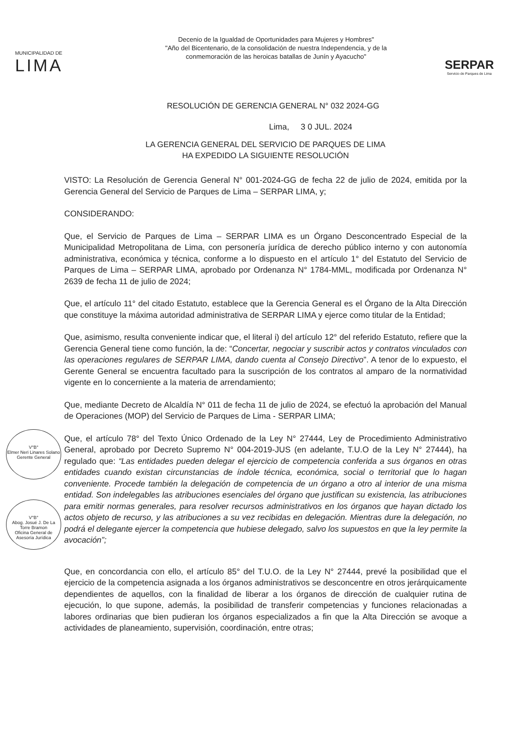MUNICIPALIDAD DE
LIMA
Decenio de la Igualdad de Oportunidades para Mujeres y Hombres"
"Año del Bicentenario, de la consolidación de nuestra Independencia, y de la
conmemoración de las heroicas batallas de Junín y Ayacucho"
SERPAR
Servicio de Parques de Lima
RESOLUCIÓN DE GERENCIA GENERAL N° 032 2024-GG
Lima, 3 0 JUL. 2024
LA GERENCIA GENERAL DEL SERVICIO DE PARQUES DE LIMA
HA EXPEDIDO LA SIGUIENTE RESOLUCIÓN
VISTO: La Resolución de Gerencia General N° 001-2024-GG de fecha 22 de julio de 2024, emitida por la Gerencia General del Servicio de Parques de Lima – SERPAR LIMA, y;
CONSIDERANDO:
Que, el Servicio de Parques de Lima – SERPAR LIMA es un Órgano Desconcentrado Especial de la Municipalidad Metropolitana de Lima, con personería jurídica de derecho público interno y con autonomía administrativa, económica y técnica, conforme a lo dispuesto en el artículo 1° del Estatuto del Servicio de Parques de Lima – SERPAR LIMA, aprobado por Ordenanza N° 1784-MML, modificada por Ordenanza N° 2639 de fecha 11 de julio de 2024;
Que, el artículo 11° del citado Estatuto, establece que la Gerencia General es el Órgano de la Alta Dirección que constituye la máxima autoridad administrativa de SERPAR LIMA y ejerce como titular de la Entidad;
Que, asimismo, resulta conveniente indicar que, el literal i) del artículo 12° del referido Estatuto, refiere que la Gerencia General tiene como función, la de: “Concertar, negociar y suscribir actos y contratos vinculados con las operaciones regulares de SERPAR LIMA, dando cuenta al Consejo Directivo”. A tenor de lo expuesto, el Gerente General se encuentra facultado para la suscripción de los contratos al amparo de la normatividad vigente en lo concerniente a la materia de arrendamiento;
Que, mediante Decreto de Alcaldía N° 011 de fecha 11 de julio de 2024, se efectuó la aprobación del Manual de Operaciones (MOP) del Servicio de Parques de Lima - SERPAR LIMA;
Que, el artículo 78° del Texto Único Ordenado de la Ley N° 27444, Ley de Procedimiento Administrativo General, aprobado por Decreto Supremo N° 004-2019-JUS (en adelante, T.U.O de la Ley N° 27444), ha regulado que: “Las entidades pueden delegar el ejercicio de competencia conferida a sus órganos en otras entidades cuando existan circunstancias de índole técnica, económica, social o territorial que lo hagan conveniente. Procede también la delegación de competencia de un órgano a otro al interior de una misma entidad. Son indelegables las atribuciones esenciales del órgano que justifican su existencia, las atribuciones para emitir normas generales, para resolver recursos administrativos en los órganos que hayan dictado los actos objeto de recurso, y las atribuciones a su vez recibidas en delegación. Mientras dure la delegación, no podrá el delegante ejercer la competencia que hubiese delegado, salvo los supuestos en que la ley permite la avocación”;
Que, en concordancia con ello, el artículo 85° del T.U.O. de la Ley N° 27444, prevé la posibilidad que el ejercicio de la competencia asignada a los órganos administrativos se desconcentre en otros jerárquicamente dependientes de aquellos, con la finalidad de liberar a los órganos de dirección de cualquier rutina de ejecución, lo que supone, además, la posibilidad de transferir competencias y funciones relacionadas a labores ordinarias que bien pudieran los órganos especializados a fin que la Alta Dirección se avoque a actividades de planeamiento, supervisión, coordinación, entre otras;
V°B°
Elmer Neri Linares Solano
Gerente General
V°B°
Abog. Josué J. De La Torre Bramon
Oficina General de Asesoría Jurídica